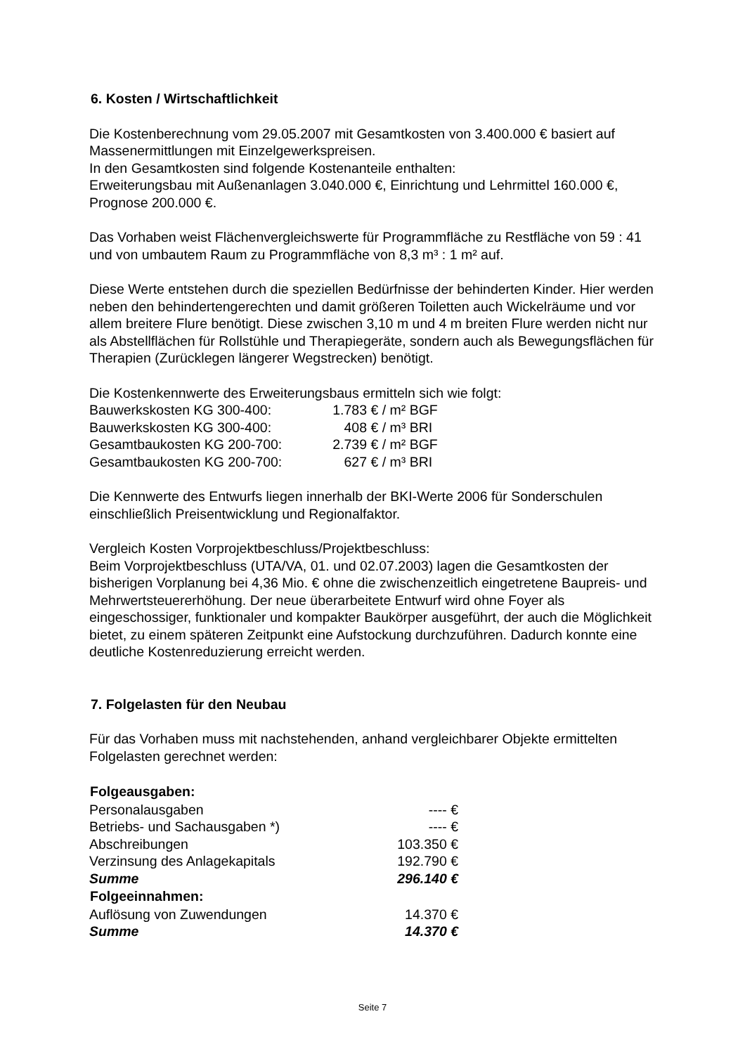6. Kosten / Wirtschaftlichkeit
Die Kostenberechnung vom 29.05.2007 mit Gesamtkosten von 3.400.000 € basiert auf Massenermittlungen mit Einzelgewerkspreisen.
In den Gesamtkosten sind folgende Kostenanteile enthalten:
Erweiterungsbau mit Außenanlagen 3.040.000 €, Einrichtung und Lehrmittel 160.000 €, Prognose 200.000 €.
Das Vorhaben weist Flächenvergleichswerte für Programmfläche zu Restfläche von 59 : 41 und von umbautem Raum zu Programmfläche von 8,3 m³ : 1 m² auf.
Diese Werte entstehen durch die speziellen Bedürfnisse der behinderten Kinder. Hier werden neben den behindertengerechten und damit größeren Toiletten auch Wickelräume und vor allem breitere Flure benötigt. Diese zwischen 3,10 m und 4 m breiten Flure werden nicht nur als Abstellflächen für Rollstühle und Therapiegeräte, sondern auch als Bewegungsflächen für Therapien (Zurücklegen längerer Wegstrecken) benötigt.
Die Kostenkennwerte des Erweiterungsbaus ermitteln sich wie folgt:
| Bauwerkskosten KG 300-400: | 1.783 | € / m² BGF |
| Bauwerkskosten KG 300-400: | 408 | € / m³ BRI |
| Gesamtbaukosten KG 200-700: | 2.739 | € / m² BGF |
| Gesamtbaukosten KG 200-700: | 627 | € / m³ BRI |
Die Kennwerte des Entwurfs liegen innerhalb der BKI-Werte 2006 für Sonderschulen einschließlich Preisentwicklung und Regionalfaktor.
Vergleich Kosten Vorprojektbeschluss/Projektbeschluss:
Beim Vorprojektbeschluss (UTA/VA, 01. und 02.07.2003) lagen die Gesamtkosten der bisherigen Vorplanung bei 4,36 Mio. € ohne die zwischenzeitlich eingetretene Baupreis- und Mehrwertsteuererhöhung. Der neue überarbeitete Entwurf wird ohne Foyer als eingeschossiger, funktionaler und kompakter Baukörper ausgeführt, der auch die Möglichkeit bietet, zu einem späteren Zeitpunkt eine Aufstockung durchzuführen. Dadurch konnte eine deutliche Kostenreduzierung erreicht werden.
7. Folgelasten für den Neubau
Für das Vorhaben muss mit nachstehenden, anhand vergleichbarer Objekte ermittelten Folgelasten gerechnet werden:
| Folgeausgaben: | |
| --- | --- |
| Personalausgaben | ---- € |
| Betriebs- und Sachausgaben *) | ---- € |
| Abschreibungen | 103.350 € |
| Verzinsung des Anlagekapitals | 192.790 € |
| Summe | 296.140 € |
| Folgeeinnahmen: | |
| Auflösung von Zuwendungen | 14.370 € |
| Summe | 14.370 € |
Seite 7